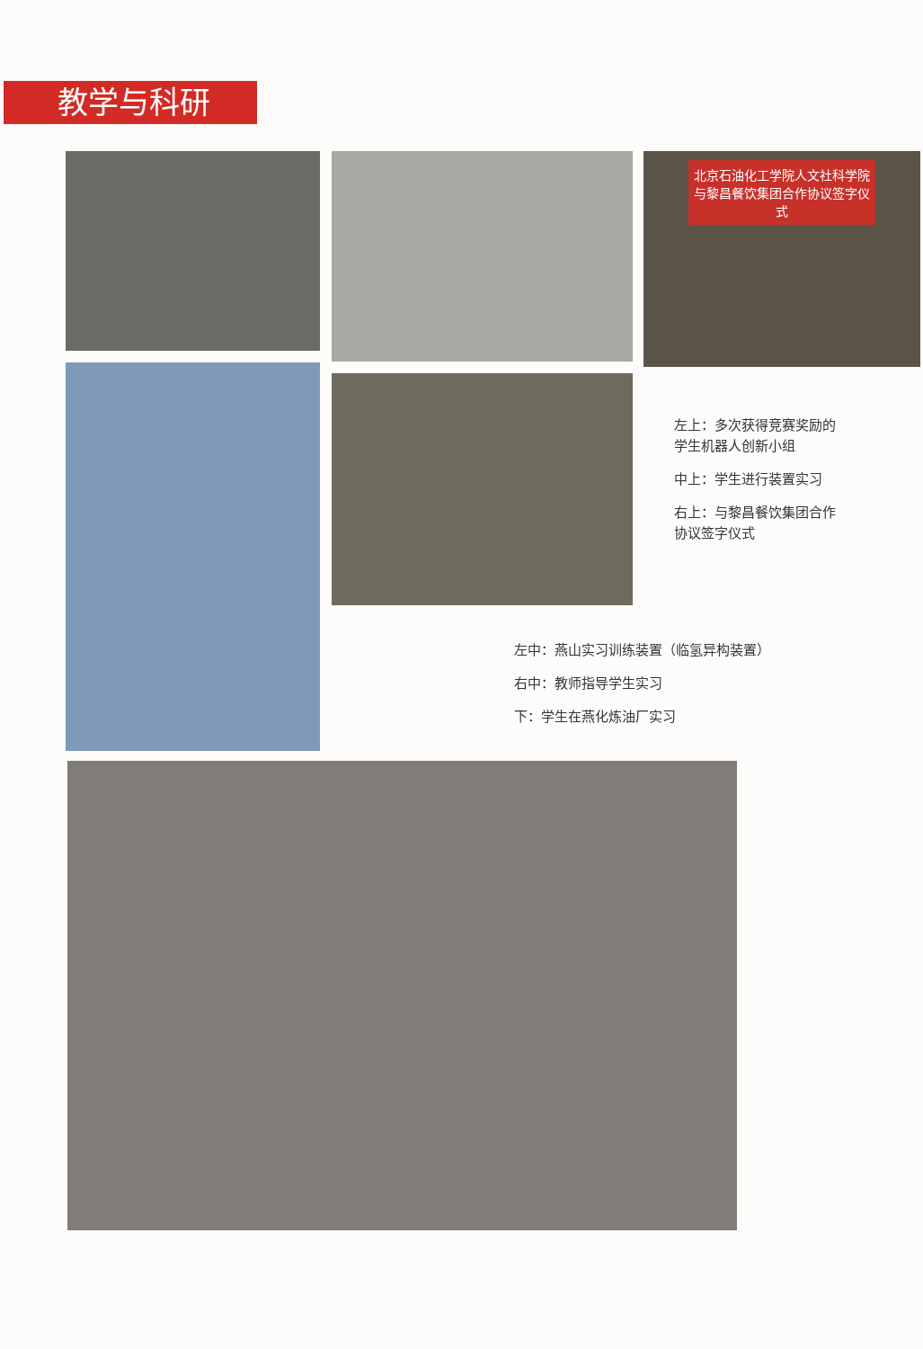教学与科研
北京石油化工学院人文社科学院
与黎昌餐饮集团合作协议签字仪式
左上：多次获得竞赛奖励的学生机器人创新小组
中上：学生进行装置实习
右上：与黎昌餐饮集团合作协议签字仪式
左中：燕山实习训练装置（临氢异构装置）
右中：教师指导学生实习
下：学生在燕化炼油厂实习